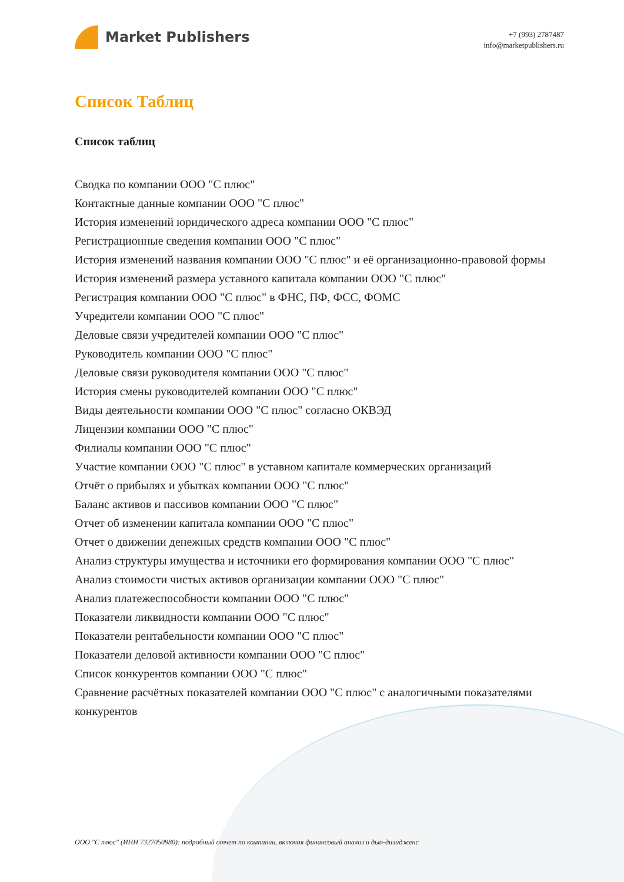Market Publishers
+7 (993) 2787487
info@marketpublishers.ru
Список Таблиц
Список таблиц
Сводка по компании ООО "С плюс"
Контактные данные компании ООО "С плюс"
История изменений юридического адреса компании ООО "С плюс"
Регистрационные сведения компании ООО "С плюс"
История изменений названия компании ООО "С плюс" и её организационно-правовой формы
История изменений размера уставного капитала компании ООО "С плюс"
Регистрация компании ООО "С плюс" в ФНС, ПФ, ФСС, ФОМС
Учредители компании ООО "С плюс"
Деловые связи учредителей компании ООО "С плюс"
Руководитель компании ООО "С плюс"
Деловые связи руководителя компании ООО "С плюс"
История смены руководителей компании ООО "С плюс"
Виды деятельности компании ООО "С плюс" согласно ОКВЭД
Лицензии компании ООО "С плюс"
Филиалы компании ООО "С плюс"
Участие компании ООО "С плюс" в уставном капитале коммерческих организаций
Отчёт о прибылях и убытках компании ООО "С плюс"
Баланс активов и пассивов компании ООО "С плюс"
Отчет об изменении капитала компании ООО "С плюс"
Отчет о движении денежных средств компании ООО "С плюс"
Анализ структуры имущества и источники его формирования компании ООО "С плюс"
Анализ стоимости чистых активов организации компании ООО "С плюс"
Анализ платежеспособности компании ООО "С плюс"
Показатели ликвидности компании ООО "С плюс"
Показатели рентабельности компании ООО "С плюс"
Показатели деловой активности компании ООО "С плюс"
Список конкурентов компании ООО "С плюс"
Сравнение расчётных показателей компании ООО "С плюс" с аналогичными показателями конкурентов
ООО "С плюс" (ИНН 7327050980): подробный отчет по компании, включая финансовый анализ и дью-дилидженс